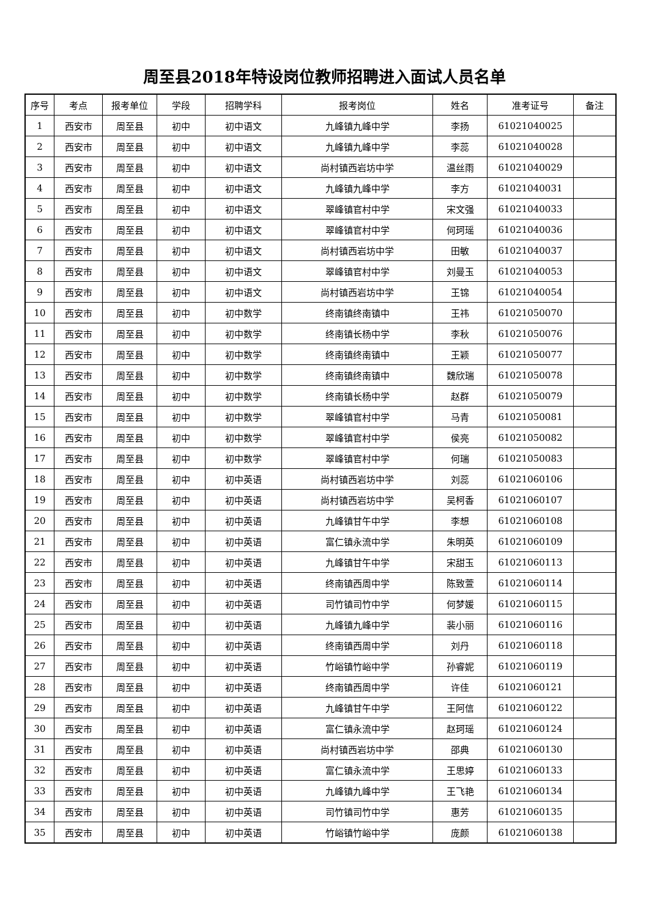周至县2018年特设岗位教师招聘进入面试人员名单
| 序号 | 考点 | 报考单位 | 学段 | 招聘学科 | 报考岗位 | 姓名 | 准考证号 | 备注 |
| --- | --- | --- | --- | --- | --- | --- | --- | --- |
| 1 | 西安市 | 周至县 | 初中 | 初中语文 | 九峰镇九峰中学 | 李扬 | 61021040025 | |
| 2 | 西安市 | 周至县 | 初中 | 初中语文 | 九峰镇九峰中学 | 李蕊 | 61021040028 | |
| 3 | 西安市 | 周至县 | 初中 | 初中语文 | 尚村镇西岩坊中学 | 温丝雨 | 61021040029 | |
| 4 | 西安市 | 周至县 | 初中 | 初中语文 | 九峰镇九峰中学 | 李方 | 61021040031 | |
| 5 | 西安市 | 周至县 | 初中 | 初中语文 | 翠峰镇官村中学 | 宋文强 | 61021040033 | |
| 6 | 西安市 | 周至县 | 初中 | 初中语文 | 翠峰镇官村中学 | 何珂瑶 | 61021040036 | |
| 7 | 西安市 | 周至县 | 初中 | 初中语文 | 尚村镇西岩坊中学 | 田敏 | 61021040037 | |
| 8 | 西安市 | 周至县 | 初中 | 初中语文 | 翠峰镇官村中学 | 刘曼玉 | 61021040053 | |
| 9 | 西安市 | 周至县 | 初中 | 初中语文 | 尚村镇西岩坊中学 | 王锦 | 61021040054 | |
| 10 | 西安市 | 周至县 | 初中 | 初中数学 | 终南镇终南镇中 | 王祎 | 61021050070 | |
| 11 | 西安市 | 周至县 | 初中 | 初中数学 | 终南镇长杨中学 | 李秋 | 61021050076 | |
| 12 | 西安市 | 周至县 | 初中 | 初中数学 | 终南镇终南镇中 | 王颖 | 61021050077 | |
| 13 | 西安市 | 周至县 | 初中 | 初中数学 | 终南镇终南镇中 | 魏欣瑞 | 61021050078 | |
| 14 | 西安市 | 周至县 | 初中 | 初中数学 | 终南镇长杨中学 | 赵群 | 61021050079 | |
| 15 | 西安市 | 周至县 | 初中 | 初中数学 | 翠峰镇官村中学 | 马青 | 61021050081 | |
| 16 | 西安市 | 周至县 | 初中 | 初中数学 | 翠峰镇官村中学 | 侯亮 | 61021050082 | |
| 17 | 西安市 | 周至县 | 初中 | 初中数学 | 翠峰镇官村中学 | 何瑞 | 61021050083 | |
| 18 | 西安市 | 周至县 | 初中 | 初中英语 | 尚村镇西岩坊中学 | 刘蕊 | 61021060106 | |
| 19 | 西安市 | 周至县 | 初中 | 初中英语 | 尚村镇西岩坊中学 | 吴柯香 | 61021060107 | |
| 20 | 西安市 | 周至县 | 初中 | 初中英语 | 九峰镇甘午中学 | 李想 | 61021060108 | |
| 21 | 西安市 | 周至县 | 初中 | 初中英语 | 富仁镇永流中学 | 朱明英 | 61021060109 | |
| 22 | 西安市 | 周至县 | 初中 | 初中英语 | 九峰镇甘午中学 | 宋甜玉 | 61021060113 | |
| 23 | 西安市 | 周至县 | 初中 | 初中英语 | 终南镇西周中学 | 陈致萱 | 61021060114 | |
| 24 | 西安市 | 周至县 | 初中 | 初中英语 | 司竹镇司竹中学 | 何梦媛 | 61021060115 | |
| 25 | 西安市 | 周至县 | 初中 | 初中英语 | 九峰镇九峰中学 | 裴小丽 | 61021060116 | |
| 26 | 西安市 | 周至县 | 初中 | 初中英语 | 终南镇西周中学 | 刘丹 | 61021060118 | |
| 27 | 西安市 | 周至县 | 初中 | 初中英语 | 竹峪镇竹峪中学 | 孙睿妮 | 61021060119 | |
| 28 | 西安市 | 周至县 | 初中 | 初中英语 | 终南镇西周中学 | 许佳 | 61021060121 | |
| 29 | 西安市 | 周至县 | 初中 | 初中英语 | 九峰镇甘午中学 | 王阿信 | 61021060122 | |
| 30 | 西安市 | 周至县 | 初中 | 初中英语 | 富仁镇永流中学 | 赵珂瑶 | 61021060124 | |
| 31 | 西安市 | 周至县 | 初中 | 初中英语 | 尚村镇西岩坊中学 | 邵典 | 61021060130 | |
| 32 | 西安市 | 周至县 | 初中 | 初中英语 | 富仁镇永流中学 | 王思婷 | 61021060133 | |
| 33 | 西安市 | 周至县 | 初中 | 初中英语 | 九峰镇九峰中学 | 王飞艳 | 61021060134 | |
| 34 | 西安市 | 周至县 | 初中 | 初中英语 | 司竹镇司竹中学 | 惠芳 | 61021060135 | |
| 35 | 西安市 | 周至县 | 初中 | 初中英语 | 竹峪镇竹峪中学 | 庞颜 | 61021060138 | |